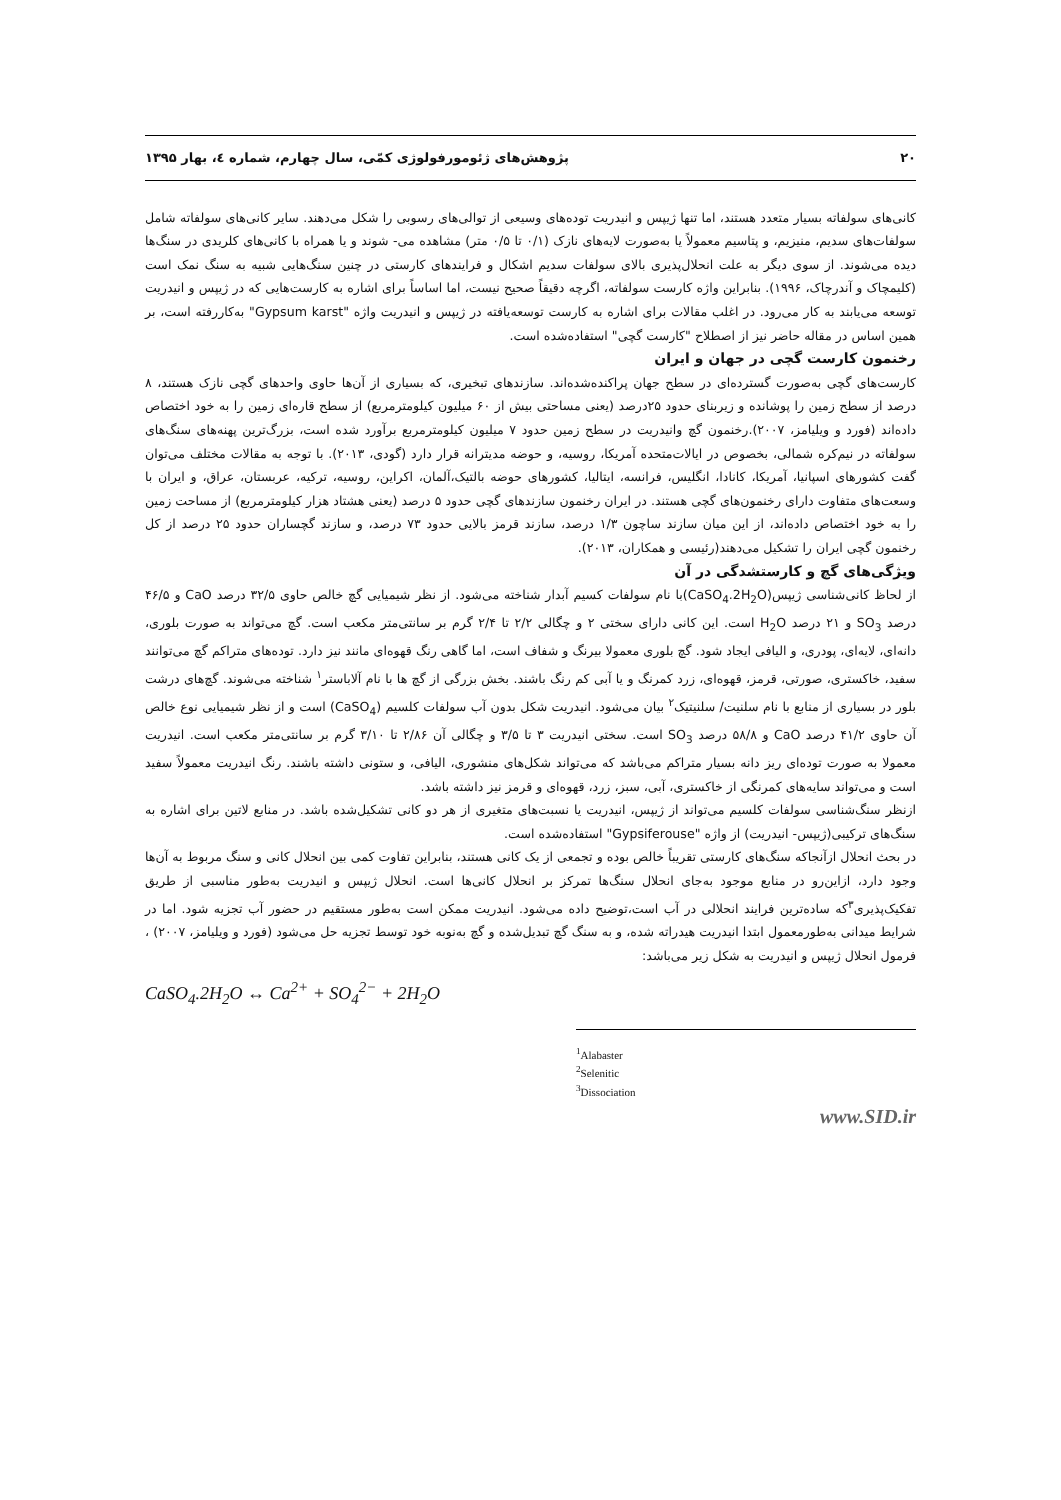۲۰ پژوهش‌های ژئومورفولوژی کمّی، سال چهارم، شماره ٤، بهار ۱۳۹۵
کانی‌های سولفاته بسیار متعدد هستند، اما تنها ژیپس و انیدریت توده‌های وسیعی از توالی‌های رسوبی را شکل می‌دهند. سایر کانی‌های سولفاته شامل سولفات‌های سدیم، منیزیم، و پتاسیم معمولاً یا به‌صورت لایه‌های نازک (۰/۱ تا ۰/۵ متر) مشاهده می- شوند و یا همراه با کانی‌های کلریدی در سنگ‌ها دیده می‌شوند. از سوی دیگر به علت انحلال‌پذیری بالای سولفات سدیم اشکال و فرایندهای کارستی در چنین سنگ‌هایی شبیه به سنگ نمک است (کلیمچاک و آندرچاک، ۱۹۹۶). بنابراین واژه کارست سولفاته، اگرچه دقیقاً صحیح نیست، اما اساساً برای اشاره به کارست‌هایی که در ژیپس و انیدریت توسعه می‌یابند به کار می‌رود. در اغلب مقالات برای اشاره به کارست توسعه‌یافته در ژیپس و انیدریت واژه "Gypsum karst" به‌کاررفته است، بر همین اساس در مقاله حاضر نیز از اصطلاح "کارست گچی" استفاده‌شده است.
رخنمون کارست گچی در جهان و ایران
کارست‌های گچی به‌صورت گسترده‌ای در سطح جهان پراکنده‌شده‌اند. سازندهای تبخیری، که بسیاری از آن‌ها حاوی واحدهای گچی نازک هستند، ۸ درصد از سطح زمین را پوشانده و زیربنای حدود ۲۵درصد (یعنی مساحتی بیش از ۶۰ میلیون کیلومترمربع) از سطح قاره‌ای زمین را به خود اختصاص داده‌اند (فورد و ویلیامز، ۲۰۰۷).رخنمون گچ وانیدریت در سطح زمین حدود ۷ میلیون کیلومترمربع برآورد شده است، بزرگ‌ترین پهنه‌های سنگ‌های سولفاته در نیم‌کره شمالی، بخصوص در ایالات‌متحده آمریکا، روسیه، و حوضه مدیترانه قرار دارد (گودی، ۲۰۱۳). با توجه به مقالات مختلف می‌توان گفت کشورهای اسپانیا، آمریکا، کانادا، انگلیس، فرانسه، ایتالیا، کشورهای حوضه بالتیک،آلمان، اکراین، روسیه، ترکیه، عربستان، عراق، و ایران با وسعت‌های متفاوت دارای رخنمون‌های گچی هستند. در ایران رخنمون سازندهای گچی حدود ۵ درصد (یعنی هشتاد هزار کیلومترمربع) از مساحت زمین را به خود اختصاص داده‌اند، از این میان سازند ساچون ۱/۳ درصد، سازند قرمز بالایی حدود ۷۳ درصد، و سازند گچساران حدود ۲۵ درصد از کل رخنمون گچی ایران را تشکیل می‌دهند(رئیسی و همکاران، ۲۰۱۳).
ویژگی‌های گچ و کارستشدگی در آن
از لحاظ کانی‌شناسی ژیپس(CaSO<sub>4</sub>.2H<sub>2</sub>O)با نام سولفات کسیم آبدار شناخته می‌شود. از نظر شیمیایی گچ خالص حاوی ۳۲/۵ درصد CaO و ۴۶/۵ درصد SO<sub>3</sub> و ۲۱ درصد H<sub>2</sub>O است. این کانی دارای سختی ۲ و چگالی ۲/۲ تا ۲/۴ گرم بر سانتی‌متر مکعب است. گچ می‌تواند به صورت بلوری، دانه‌ای، لایه‌ای، پودری، و الیافی ایجاد شود. گچ بلوری معمولا بیرنگ و شفاف است، اما گاهی رنگ قهوه‌ای مانند نیز دارد. توده‌های متراکم گچ می‌توانند سفید، خاکستری، صورتی، قرمز، قهوه‌ای، زرد کمرنگ و یا آبی کم رنگ باشند. بخش بزرگی از گچ ها با نام آلاباستر<sup>۱</sup> شناخته می‌شوند. گچ‌های درشت بلور در بسیاری از منابع با نام سلنیت/ سلنیتیک<sup>۲</sup> بیان می‌شود. انیدریت شکل بدون آب سولفات کلسیم (CaSO<sub>4</sub>) است و از نظر شیمیایی نوع خالص آن حاوی ۴۱/۲ درصد CaO و ۵۸/۸ درصد SO<sub>3</sub> است. سختی انیدریت ۳ تا ۳/۵ و چگالی آن ۲/۸۶ تا ۳/۱۰ گرم بر سانتی‌متر مکعب است. انیدریت معمولا به صورت توده‌ای ریز دانه بسیار متراکم می‌باشد که می‌تواند شکل‌های منشوری، الیافی، و ستونی داشته باشند. رنگ انیدریت معمولاً سفید است و می‌تواند سایه‌های کمرنگی از خاکستری، آبی، سبز، زرد، قهوه‌ای و قرمز نیز داشته باشد.
ازنظر سنگ‌شناسی سولفات کلسیم می‌تواند از ژیپس، انیدریت یا نسبت‌های متغیری از هر دو کانی تشکیل‌شده باشد. در منابع لاتین برای اشاره به سنگ‌های ترکیبی(ژیپس- انیدریت) از واژه "Gypsiferouse" استفاده‌شده است.
در بحث انحلال ازآنجاکه سنگ‌های کارستی تقریباً خالص بوده و تجمعی از یک کانی هستند، بنابراین تفاوت کمی بین انحلال کانی و سنگ مربوط به آن‌ها وجود دارد، ازاین‌رو در منابع موجود به‌جای انحلال سنگ‌ها تمرکز بر انحلال کانی‌ها است. انحلال ژیپس و انیدریت به‌طور مناسبی از طریق تفکیک‌پذیری<sup>۳</sup>که ساده‌ترین فرایند انحلالی در آب است،توضیح داده می‌شود. انیدریت ممکن است به‌طور مستقیم در حضور آب تجزیه شود. اما در شرایط میدانی به‌طورمعمول ابتدا انیدریت هیدراته شده، و به سنگ گچ تبدیل‌شده و گچ به‌نوبه خود توسط تجزیه حل می‌شود (فورد و ویلیامز، ۲۰۰۷) ، فرمول انحلال ژیپس و انیدریت به شکل زیر می‌باشد:
CaSO<sub>4</sub>.2H<sub>2</sub>O ↔ Ca<sup>2+</sup> + SO<sub>4</sub><sup>2−</sup> + 2H<sub>2</sub>O
<sup>1</sup> Alabaster
<sup>2</sup> Selenitic
<sup>3</sup> Dissociation
www.SID.ir